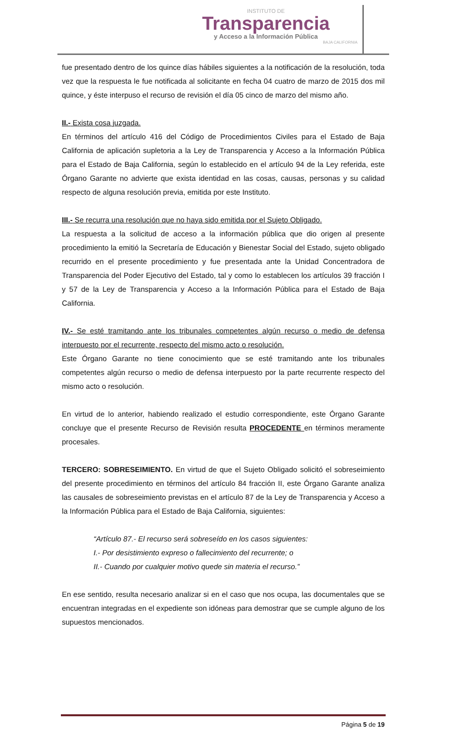INSTITUTO DE
Transparencia
y Acceso a la Información Pública
BAJA CALIFORNIA
fue presentado dentro de los quince días hábiles siguientes a la notificación de la resolución, toda vez que la respuesta le fue notificada al solicitante en fecha 04 cuatro de marzo de 2015 dos mil quince, y éste interpuso el recurso de revisión el día 05 cinco de marzo del mismo año.
II.- Exista cosa juzgada.
En términos del artículo 416 del Código de Procedimientos Civiles para el Estado de Baja California de aplicación supletoria a la Ley de Transparencia y Acceso a la Información Pública para el Estado de Baja California, según lo establecido en el artículo 94 de la Ley referida, este Órgano Garante no advierte que exista identidad en las cosas, causas, personas y su calidad respecto de alguna resolución previa, emitida por este Instituto.
III.- Se recurra una resolución que no haya sido emitida por el Sujeto Obligado.
La respuesta a la solicitud de acceso a la información pública que dio origen al presente procedimiento la emitió la Secretaría de Educación y Bienestar Social del Estado, sujeto obligado recurrido en el presente procedimiento y fue presentada ante la Unidad Concentradora de Transparencia del Poder Ejecutivo del Estado, tal y como lo establecen los artículos 39 fracción I y 57 de la Ley de Transparencia y Acceso a la Información Pública para el Estado de Baja California.
IV.- Se esté tramitando ante los tribunales competentes algún recurso o medio de defensa interpuesto por el recurrente, respecto del mismo acto o resolución.
Este Órgano Garante no tiene conocimiento que se esté tramitando ante los tribunales competentes algún recurso o medio de defensa interpuesto por la parte recurrente respecto del mismo acto o resolución.
En virtud de lo anterior, habiendo realizado el estudio correspondiente, este Órgano Garante concluye que el presente Recurso de Revisión resulta PROCEDENTE en términos meramente procesales.
TERCERO: SOBRESEIMIENTO. En virtud de que el Sujeto Obligado solicitó el sobreseimiento del presente procedimiento en términos del artículo 84 fracción II, este Órgano Garante analiza las causales de sobreseimiento previstas en el artículo 87 de la Ley de Transparencia y Acceso a la Información Pública para el Estado de Baja California, siguientes:
“Artículo 87.- El recurso será sobreseído en los casos siguientes:
I.- Por desistimiento expreso o fallecimiento del recurrente; o
II.- Cuando por cualquier motivo quede sin materia el recurso.”
En ese sentido, resulta necesario analizar si en el caso que nos ocupa, las documentales que se encuentran integradas en el expediente son idóneas para demostrar que se cumple alguno de los supuestos mencionados.
Página 5 de 19